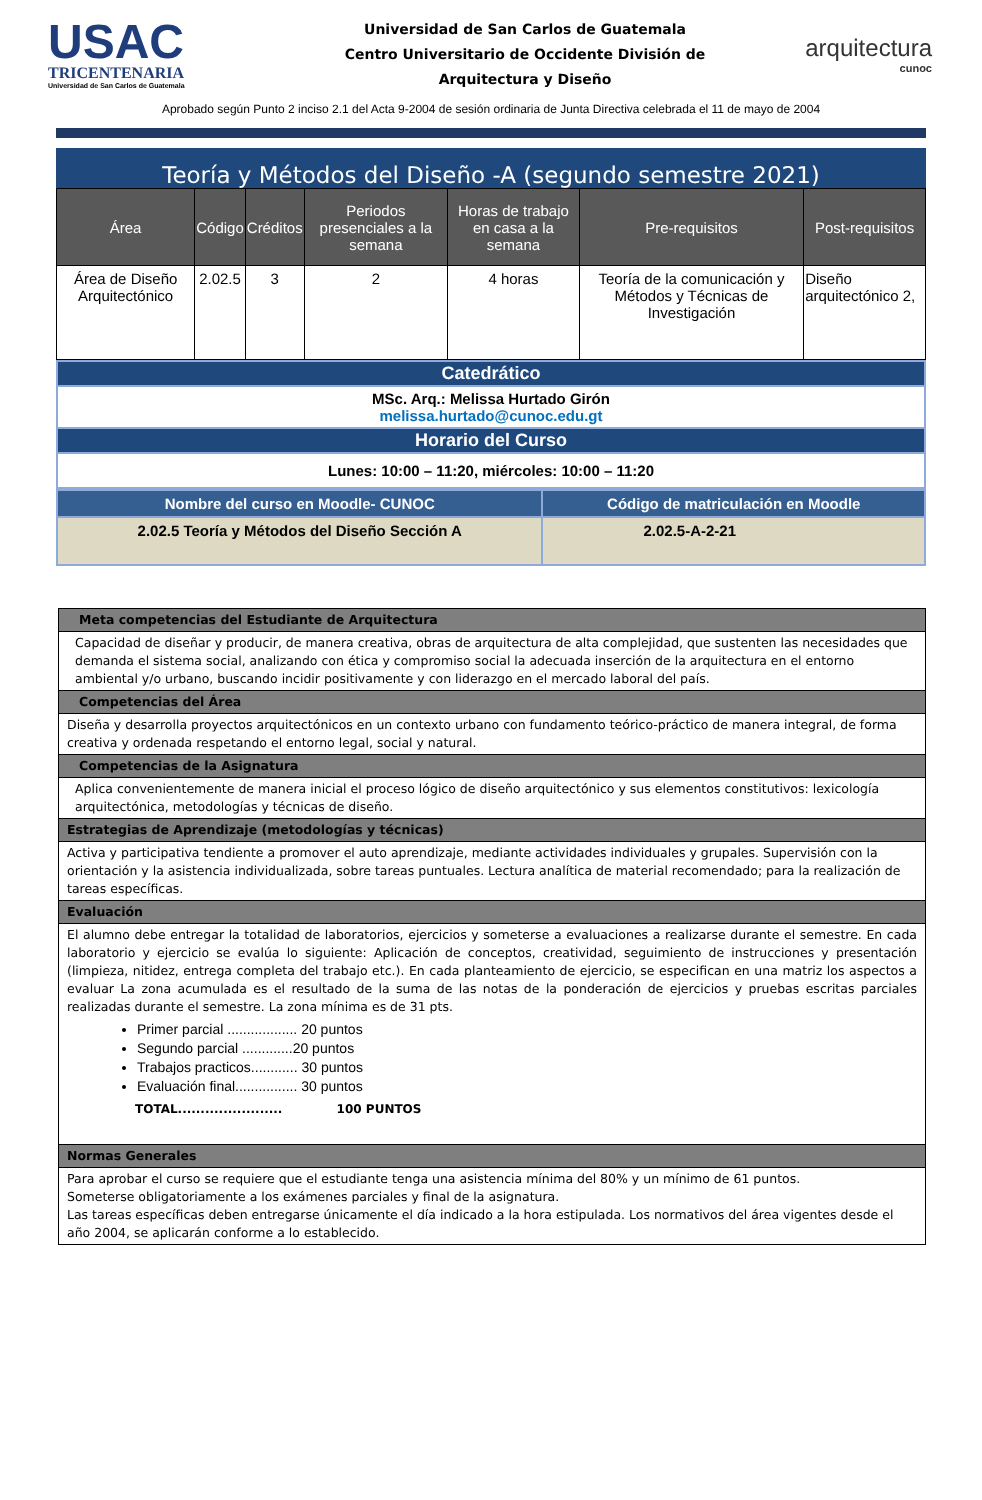USAC
TRICENTENARIA
Universidad de San Carlos de Guatemala
Universidad de San Carlos de Guatemala
Centro Universitario de Occidente División de
Arquitectura y Diseño
arquitectura
cunoc
Aprobado según Punto 2 inciso 2.1 del Acta 9-2004 de sesión ordinaria de Junta Directiva celebrada el 11 de mayo de 2004
Teoría y Métodos del Diseño -A (segundo semestre 2021)
| Área | Código | Créditos | Periodos presenciales a la semana | Horas de trabajo en casa a la semana | Pre-requisitos | Post-requisitos |
| --- | --- | --- | --- | --- | --- | --- |
| Área de Diseño Arquitectónico | 2.02.5 | 3 | 2 | 4 horas | Teoría de la comunicación y Métodos y Técnicas de Investigación | Diseño arquitectónico 2, |
| Catedrático |
| MSc. Arq.: Melissa Hurtado Girón melissa.hurtado@cunoc.edu.gt |
| Horario del Curso |
| Lunes: 10:00 – 11:20, miércoles: 10:00 – 11:20 |
| Nombre del curso en Moodle- CUNOC | Código de matriculación en Moodle |
| --- | --- |
| 2.02.5 Teoría y Métodos del Diseño Sección A | 2.02.5-A-2-21 |
| Meta competencias del Estudiante de Arquitectura |
| Capacidad de diseñar y producir, de manera creativa, obras de arquitectura de alta complejidad, que sustenten las necesidades que demanda el sistema social, analizando con ética y compromiso social la adecuada inserción de la arquitectura en el entorno ambiental y/o urbano, buscando incidir positivamente y con liderazgo en el mercado laboral del país. |
| Competencias del Área |
| Diseña y desarrolla proyectos arquitectónicos en un contexto urbano con fundamento teórico-práctico de manera integral, de forma creativa y ordenada respetando el entorno legal, social y natural. |
| Competencias de la Asignatura |
| Aplica convenientemente de manera inicial el proceso lógico de diseño arquitectónico y sus elementos constitutivos: lexicología arquitectónica, metodologías y técnicas de diseño. |
| Estrategias de Aprendizaje (metodologías y técnicas) |
| Activa y participativa tendiente a promover el auto aprendizaje, mediante actividades individuales y grupales. Supervisión con la orientación y la asistencia individualizada, sobre tareas puntuales. Lectura analítica de material recomendado; para la realización de tareas específicas. |
| Evaluación |
| El alumno debe entregar la totalidad de laboratorios, ejercicios y someterse a evaluaciones a realizarse durante el semestre. En cada laboratorio y ejercicio se evalúa lo siguiente: Aplicación de conceptos, creatividad, seguimiento de instrucciones y presentación (limpieza, nitidez, entrega completa del trabajo etc.). En cada planteamiento de ejercicio, se especifican en una matriz los aspectos a evaluar La zona acumulada es el resultado de la suma de las notas de la ponderación de ejercicios y pruebas escritas parciales realizadas durante el semestre. La zona mínima es de 31 pts. Primer parcial .................. 20 puntos Segundo parcial .............20 puntos Trabajos practicos............ 30 puntos Evaluación final................ 30 puntos TOTAL....................... 100 PUNTOS |
| Normas Generales |
| Para aprobar el curso se requiere que el estudiante tenga una asistencia mínima del 80% y un mínimo de 61 puntos. Someterse obligatoriamente a los exámenes parciales y final de la asignatura. Las tareas específicas deben entregarse únicamente el día indicado a la hora estipulada. Los normativos del área vigentes desde el año 2004, se aplicarán conforme a lo establecido. |